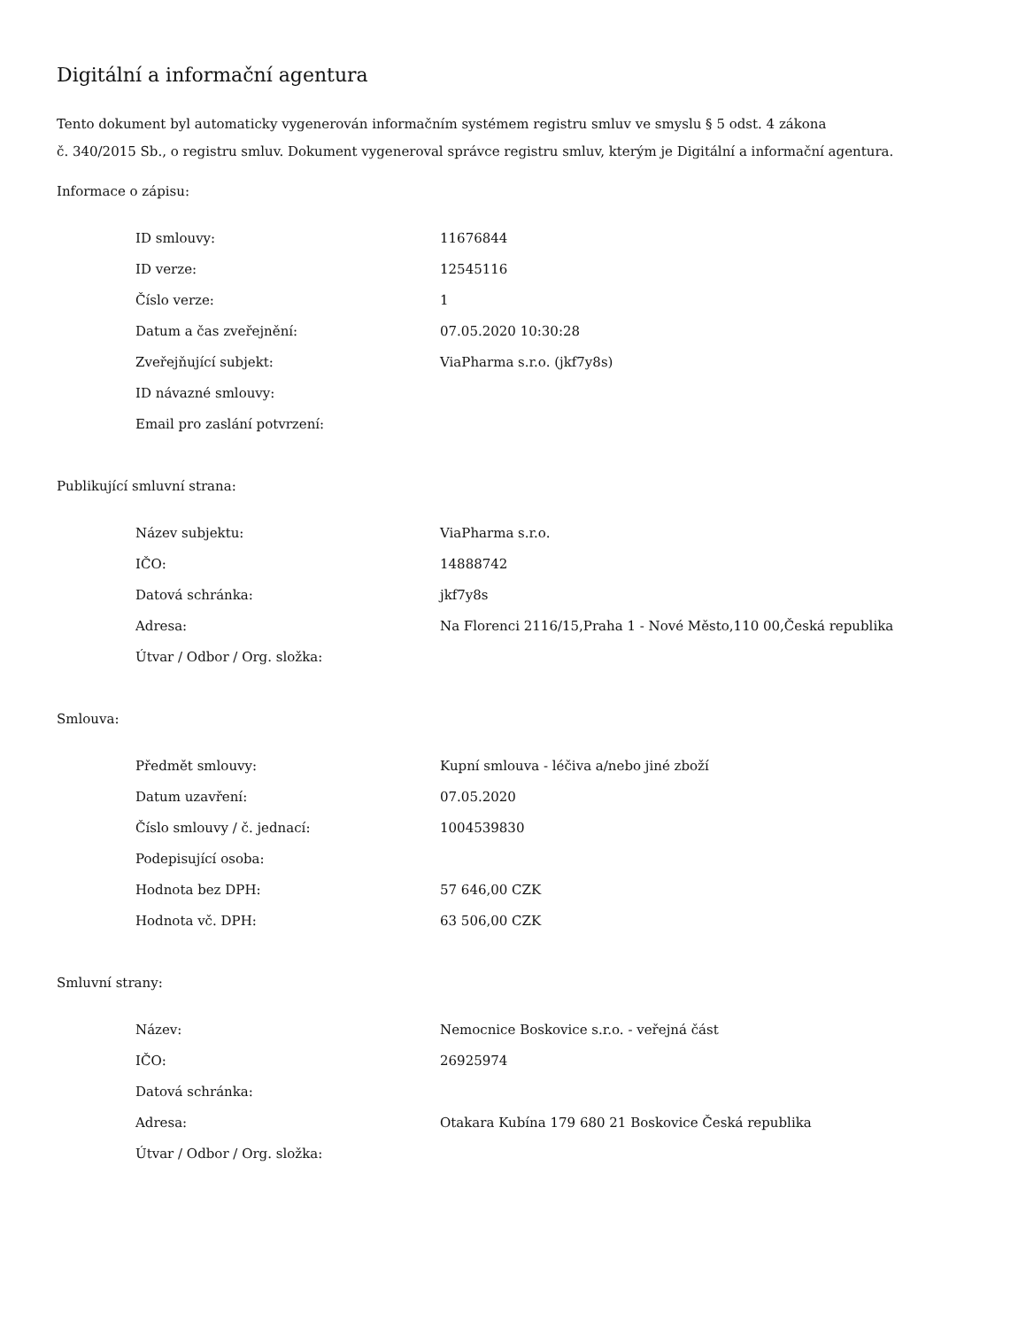Digitální a informační agentura
Tento dokument byl automaticky vygenerován informačním systémem registru smluv ve smyslu § 5 odst. 4 zákona
č. 340/2015 Sb., o registru smluv. Dokument vygeneroval správce registru smluv, kterým je Digitální a informační agentura.
Informace o zápisu:
| ID smlouvy: | 11676844 |
| ID verze: | 12545116 |
| Číslo verze: | 1 |
| Datum a čas zveřejnění: | 07.05.2020 10:30:28 |
| Zveřejňující subjekt: | ViaPharma s.r.o. (jkf7y8s) |
| ID návazné smlouvy: | |
| Email pro zaslání potvrzení: | |
Publikující smluvní strana:
| Název subjektu: | ViaPharma s.r.o. |
| IČO: | 14888742 |
| Datová schránka: | jkf7y8s |
| Adresa: | Na Florenci 2116/15,Praha 1 - Nové Město,110 00,Česká republika |
| Útvar / Odbor / Org. složka: | |
Smlouva:
| Předmět smlouvy: | Kupní smlouva - léčiva a/nebo jiné zboží |
| Datum uzavření: | 07.05.2020 |
| Číslo smlouvy / č. jednací: | 1004539830 |
| Podepisující osoba: | |
| Hodnota bez DPH: | 57 646,00 CZK |
| Hodnota vč. DPH: | 63 506,00 CZK |
Smluvní strany:
| Název: | Nemocnice Boskovice s.r.o. - veřejná část |
| IČO: | 26925974 |
| Datová schránka: | |
| Adresa: | Otakara Kubína 179 680 21 Boskovice Česká republika |
| Útvar / Odbor / Org. složka: | |